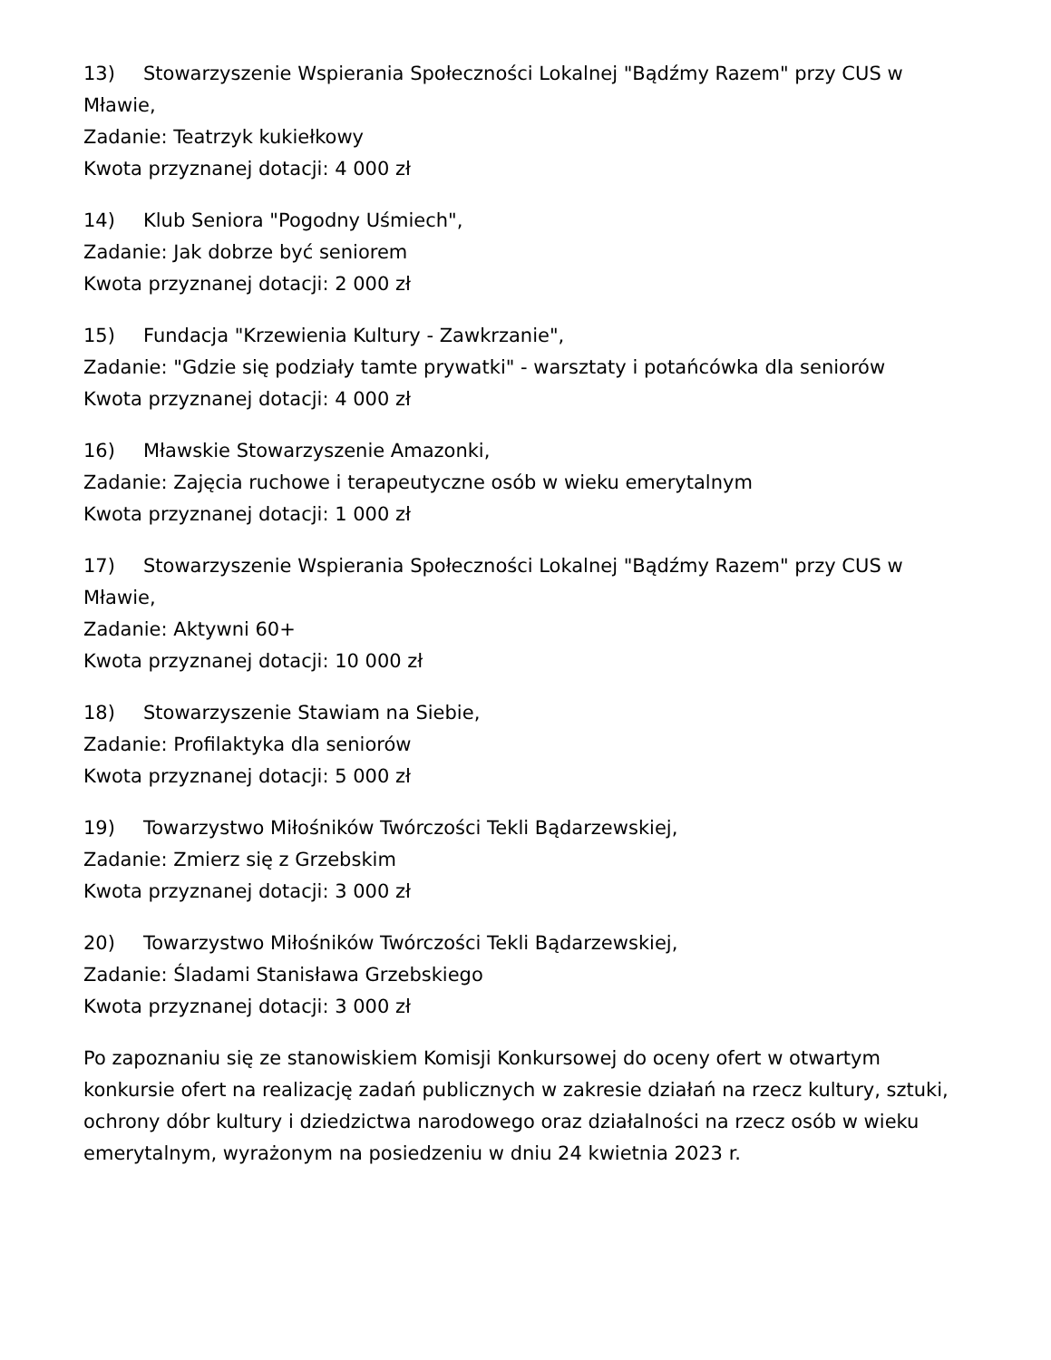13) Stowarzyszenie Wspierania Społeczności Lokalnej "Bądźmy Razem" przy CUS w Mławie,
Zadanie: Teatrzyk kukiełkowy
Kwota przyznanej dotacji: 4 000 zł
14) Klub Seniora "Pogodny Uśmiech",
Zadanie: Jak dobrze być seniorem
Kwota przyznanej dotacji: 2 000 zł
15) Fundacja "Krzewienia Kultury - Zawkrzanie",
Zadanie: "Gdzie się podziały tamte prywatki" - warsztaty i potańcówka dla seniorów
Kwota przyznanej dotacji: 4 000 zł
16) Mławskie Stowarzyszenie Amazonki,
Zadanie: Zajęcia ruchowe i terapeutyczne osób w wieku emerytalnym
Kwota przyznanej dotacji: 1 000 zł
17) Stowarzyszenie Wspierania Społeczności Lokalnej "Bądźmy Razem" przy CUS w Mławie,
Zadanie: Aktywni 60+
Kwota przyznanej dotacji: 10 000 zł
18) Stowarzyszenie Stawiam na Siebie,
Zadanie: Profilaktyka dla seniorów
Kwota przyznanej dotacji: 5 000 zł
19) Towarzystwo Miłośników Twórczości Tekli Bądarzewskiej,
Zadanie: Zmierz się z Grzebskim
Kwota przyznanej dotacji: 3 000 zł
20) Towarzystwo Miłośników Twórczości Tekli Bądarzewskiej,
Zadanie: Śladami Stanisława Grzebskiego
Kwota przyznanej dotacji: 3 000 zł
Po zapoznaniu się ze stanowiskiem Komisji Konkursowej do oceny ofert w otwartym konkursie ofert na realizację zadań publicznych w zakresie działań na rzecz kultury, sztuki, ochrony dóbr kultury i dziedzictwa narodowego oraz działalności na rzecz osób w wieku emerytalnym, wyrażonym na posiedzeniu w dniu 24 kwietnia 2023 r.